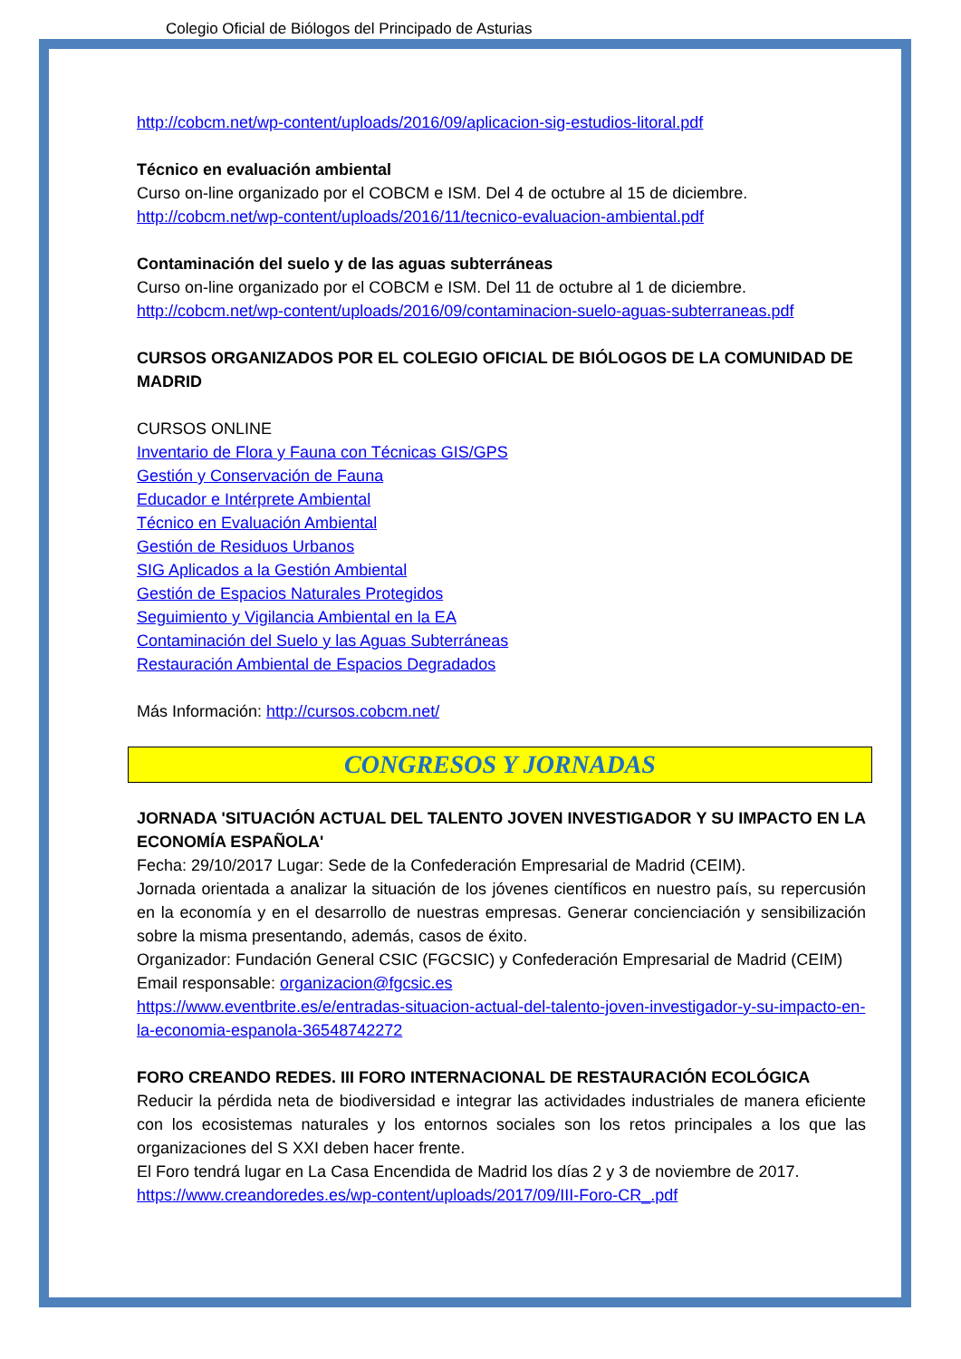Colegio Oficial de Biólogos del Principado de Asturias
http://cobcm.net/wp-content/uploads/2016/09/aplicacion-sig-estudios-litoral.pdf
Técnico en evaluación ambiental
Curso on-line organizado por el COBCM e ISM. Del 4 de octubre al 15 de diciembre.
http://cobcm.net/wp-content/uploads/2016/11/tecnico-evaluacion-ambiental.pdf
Contaminación del suelo y de las aguas subterráneas
Curso on-line organizado por el COBCM e ISM. Del 11 de octubre al 1 de diciembre.
http://cobcm.net/wp-content/uploads/2016/09/contaminacion-suelo-aguas-subterraneas.pdf
CURSOS ORGANIZADOS POR EL COLEGIO OFICIAL DE BIÓLOGOS DE LA COMUNIDAD DE MADRID
CURSOS ONLINE
Inventario de Flora y Fauna con Técnicas GIS/GPS
Gestión y Conservación de Fauna
Educador e Intérprete Ambiental
Técnico en Evaluación Ambiental
Gestión de Residuos Urbanos
SIG Aplicados a la Gestión Ambiental
Gestión de Espacios Naturales Protegidos
Seguimiento y Vigilancia Ambiental en la EA
Contaminación del Suelo y las Aguas Subterráneas
Restauración Ambiental de Espacios Degradados
Más Información: http://cursos.cobcm.net/
CONGRESOS Y JORNADAS
JORNADA 'SITUACIÓN ACTUAL DEL TALENTO JOVEN INVESTIGADOR Y SU IMPACTO EN LA ECONOMÍA ESPAÑOLA'
Fecha: 29/10/2017 Lugar: Sede de la Confederación Empresarial de Madrid (CEIM).
Jornada orientada a analizar la situación de los jóvenes científicos en nuestro país, su repercusión en la economía y en el desarrollo de nuestras empresas. Generar concienciación y sensibilización sobre la misma presentando, además, casos de éxito.
Organizador: Fundación General CSIC (FGCSIC) y Confederación Empresarial de Madrid (CEIM)
Email responsable: organizacion@fgcsic.es
https://www.eventbrite.es/e/entradas-situacion-actual-del-talento-joven-investigador-y-su-impacto-en-la-economia-espanola-36548742272
FORO CREANDO REDES. III FORO INTERNACIONAL DE RESTAURACIÓN ECOLÓGICA
Reducir la pérdida neta de biodiversidad e integrar las actividades industriales de manera eficiente con los ecosistemas naturales y los entornos sociales son los retos principales a los que las organizaciones del S XXI deben hacer frente.
El Foro tendrá lugar en La Casa Encendida de Madrid los días 2 y 3 de noviembre de 2017.
https://www.creandoredes.es/wp-content/uploads/2017/09/III-Foro-CR_.pdf